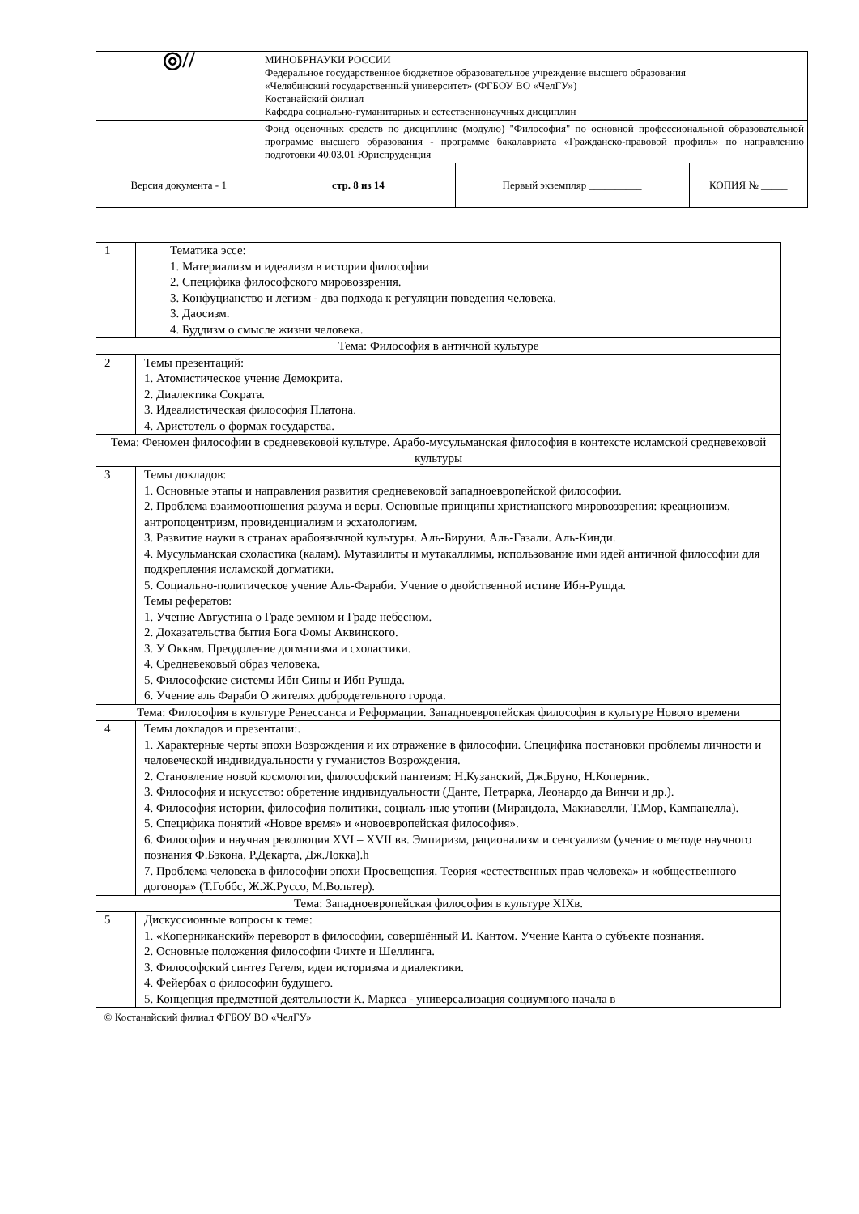| ◎// | МИНОБРНАУКИ РОССИИ Федеральное государственное бюджетное образовательное учреждение высшего образования «Челябинский государственный университет» (ФГБОУ ВО «ЧелГУ») Костанайский филиал Кафедра социально-гуманитарных и естественнонаучных дисциплин | | | |
| | Фонд оценочных средств по дисциплине (модулю) "Философия" по основной профессиональной образовательной программе высшего образования - программе бакалавриата «Гражданско-правовой профиль» по направлению подготовки 40.03.01 Юриспруденция | | | |
| Версия документа - 1 | стр. 8 из 14 | Первый экземпляр __________ | КОПИЯ № _____ | |
| 1 | Тематика эссе: 1. Материализм и идеализм в истории философии 2. Специфика философского мировоззрения. 3. Конфуцианство и легизм - два подхода к регуляции поведения человека. 3. Даосизм. 4. Буддизм о смысле жизни человека. |
| Тема: Философия в античной культуре | |
| 2 | Темы презентаций: 1. Атомистическое учение Демокрита. 2. Диалектика Сократа. 3. Идеалистическая философия Платона. 4. Аристотель о формах государства. |
| Тема: Феномен философии в средневековой культуре. Арабо-мусульманская философия в контексте исламской средневековой культуры | |
| 3 | Темы докладов: 1. Основные этапы и направления развития средневековой западноевропейской философии. 2. Проблема взаимоотношения разума и веры. Основные принципы христианского мировоззрения: креационизм, антропоцентризм, провиденциализм и эсхатологизм. 3. Развитие науки в странах арабоязычной культуры. Аль-Бируни. Аль-Газали. Аль-Кинди. 4. Мусульманская схоластика (калам). Мутазилиты и мутакаллимы, использование ими идей античной философии для подкрепления исламской догматики. 5. Социально-политическое учение Аль-Фараби. Учение о двойственной истине Ибн-Рушда. Темы рефератов: 1. Учение Августина о Граде земном и Граде небесном. 2. Доказательства бытия Бога Фомы Аквинского. 3. У Оккам. Преодоление догматизма и схоластики. 4. Средневековый образ человека. 5. Философские системы Ибн Сины и Ибн Рушда. 6. Учение аль Фараби О жителях добродетельного города. |
| Тема: Философия в культуре Ренессанса и Реформации. Западноевропейская философия в культуре Нового времени | |
| 4 | Темы докладов и презентаци:. 1. Характерные черты эпохи Возрождения и их отражение в философии. Специфика постановки проблемы личности и человеческой индивидуальности у гуманистов Возрождения. 2. Становление новой космологии, философский пантеизм: Н.Кузанский, Дж.Бруно, Н.Коперник. 3. Философия и искусство: обретение индивидуальности (Данте, Петрарка, Леонардо да Винчи и др.). 4. Философия истории, философия политики, социаль-ные утопии (Мирандола, Макиавелли, Т.Мор, Кампанелла). 5. Специфика понятий «Новое время» и «новоевропейская философия». 6. Философия и научная революция XVI – XVII вв. Эмпиризм, рационализм и сенсуализм (учение о методе научного познания Ф.Бэкона, Р.Декарта, Дж.Локка).h 7. Проблема человека в философии эпохи Просвещения. Теория «естественных прав человека» и «общественного договора» (Т.Гоббс, Ж.Ж.Руссо, М.Вольтер). |
| Тема: Западноевропейская философия в культуре XIXв. | |
| 5 | Дискуссионные вопросы к теме: 1. «Коперниканский» переворот в философии, совершённый И. Кантом. Учение Канта о субъекте познания. 2. Основные положения философии Фихте и Шеллинга. 3. Философский синтез Гегеля, идеи историзма и диалектики. 4. Фейербах о философии будущего. 5. Концепция предметной деятельности К. Маркса - универсализация социумного начала в |
| © Костанайский филиал ФГБОУ ВО «ЧелГУ» | |